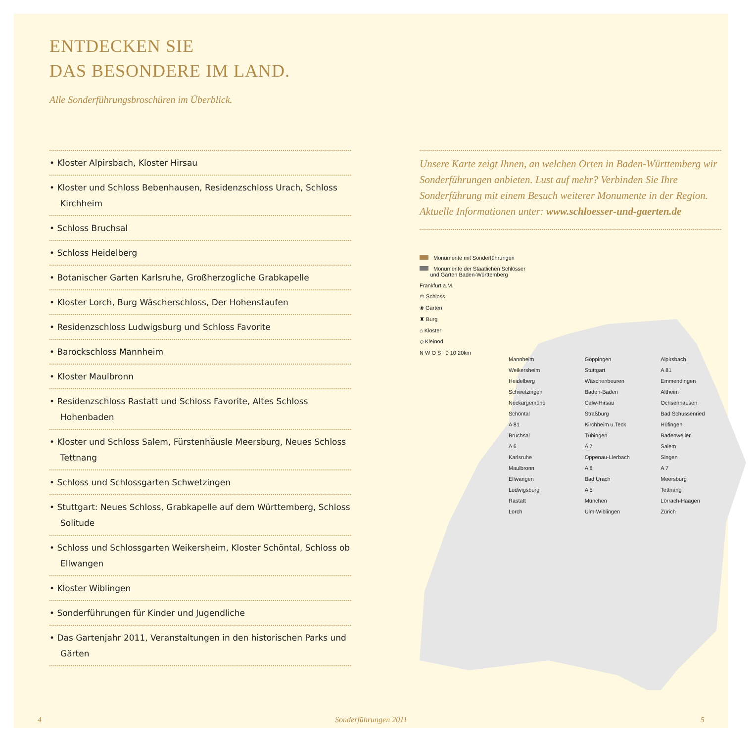ENTDECKEN SIE
DAS BESONDERE IM LAND.
Alle Sonderführungsbroschüren im Überblick.
• Kloster Alpirsbach, Kloster Hirsau
• Kloster und Schloss Bebenhausen, Residenzschloss Urach, Schloss Kirchheim
• Schloss Bruchsal
• Schloss Heidelberg
• Botanischer Garten Karlsruhe, Großherzogliche Grabkapelle
• Kloster Lorch, Burg Wäscherschloss, Der Hohenstaufen
• Residenzschloss Ludwigsburg und Schloss Favorite
• Barockschloss Mannheim
• Kloster Maulbronn
• Residenzschloss Rastatt und Schloss Favorite, Altes Schloss Hohenbaden
• Kloster und Schloss Salem, Fürstenhäusle Meersburg, Neues Schloss Tettnang
• Schloss und Schlossgarten Schwetzingen
• Stuttgart: Neues Schloss, Grabkapelle auf dem Württemberg, Schloss Solitude
• Schloss und Schlossgarten Weikersheim, Kloster Schöntal, Schloss ob Ellwangen
• Kloster Wiblingen
• Sonderführungen für Kinder und Jugendliche
• Das Gartenjahr 2011, Veranstaltungen in den historischen Parks und Gärten
Unsere Karte zeigt Ihnen, an welchen Orten in Baden-Württemberg wir Sonderführungen anbieten. Lust auf mehr? Verbinden Sie Ihre Sonderführung mit einem Besuch weiterer Monumente in der Region. Aktuelle Informationen unter: www.schloesser-und-gaerten.de
Monumente mit Sonderführungen
Monumente der Staatlichen Schlösser
und Gärten Baden-Württemberg
Frankfurt a.M.
♔ Schloss
❀ Garten
♜ Burg
⌂ Kloster
◇ Kleinod
N W O S 0 10 20km
Mannheim
Weikersheim
Heidelberg
Schwetzingen
Neckargemünd
Schöntal
A 81
Bruchsal
A 6
Karlsruhe
Maulbronn
Ellwangen
Ludwigsburg
Rastatt
Lorch
Göppingen
Stuttgart
Wäschenbeuren
Baden-Baden
Calw-Hirsau
Straßburg
Kirchheim u.Teck
Tübingen
A 7
Oppenau-Lierbach
A 8
Bad Urach
A 5
München
Ulm-Wiblingen
Alpirsbach
A 81
Emmendingen
Altheim
Ochsenhausen
Bad Schussenried
Hüfingen
Badenweiler
Salem
Singen
A 7
Meersburg
Tettnang
Lörrach-Haagen
Zürich
4 Sonderführungen 2011 5